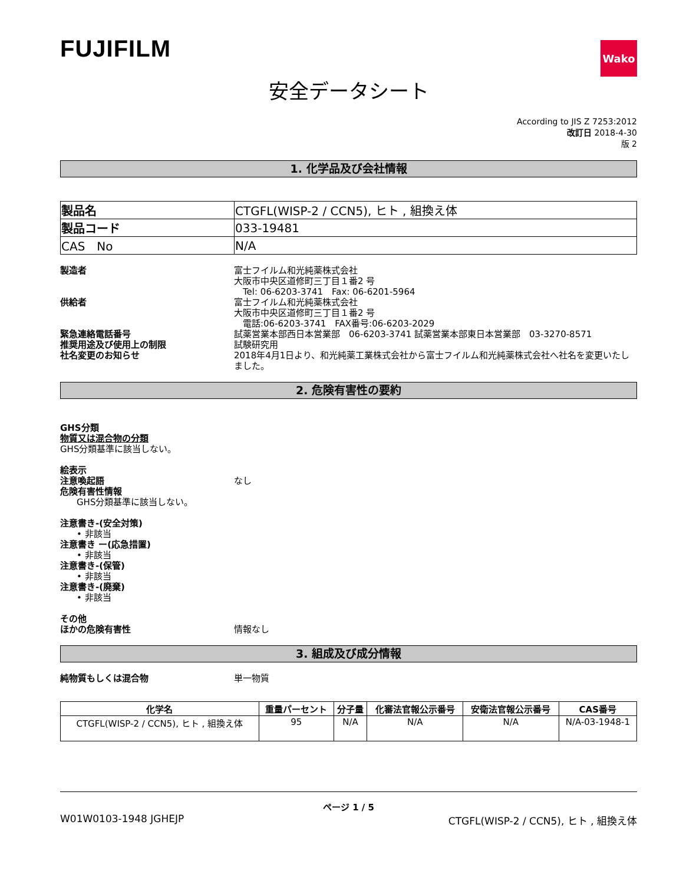FUJIFILM
Wako
安全データシート
According to JIS Z 7253:2012
改訂日 2018-4-30
版 2
1. 化学品及び会社情報
| 製品名 | CTGFL(WISP-2 / CCN5), ヒト , 組換え体 |
| 製品コード | 033-19481 |
| CAS No | N/A |
製造者 富士フイルム和光純薬株式会社
大阪市中央区道修町三丁目１番2 号
　Tel: 06-6203-3741　Fax: 06-6201-5964
供給者 富士フイルム和光純薬株式会社
大阪市中央区道修町三丁目１番2 号
　電話:06-6203-3741　FAX番号:06-6203-2029
緊急連絡電話番号 試薬営業本部西日本営業部　06-6203-3741 試薬営業本部東日本営業部　03-3270-8571
推奨用途及び使用上の制限 試験研究用
社名変更のお知らせ 2018年4月1日より、和光純薬工業株式会社から富士フイルム和光純薬株式会社へ社名を変更いたしました。
2. 危険有害性の要約
GHS分類
物質又は混合物の分類
GHS分類基準に該当しない。
絵表示
注意喚起語 なし
危険有害性情報
GHS分類基準に該当しない。
注意書き-(安全対策)
• 非該当
注意書き ー(応急措置)
• 非該当
注意書き-(保管)
• 非該当
注意書き-(廃棄)
• 非該当
その他
ほかの危険有害性 情報なし
3. 組成及び成分情報
純物質もしくは混合物 単一物質
| 化学名 | 重量パーセント | 分子量 | 化審法官報公示番号 | 安衛法官報公示番号 | CAS番号 |
| --- | --- | --- | --- | --- | --- |
| CTGFL(WISP-2 / CCN5), ヒト , 組換え体 | 95 | N/A | N/A | N/A | N/A-03-1948-1 |
ページ 1 / 5
W01W0103-1948 JGHEJP CTGFL(WISP-2 / CCN5), ヒト , 組換え体